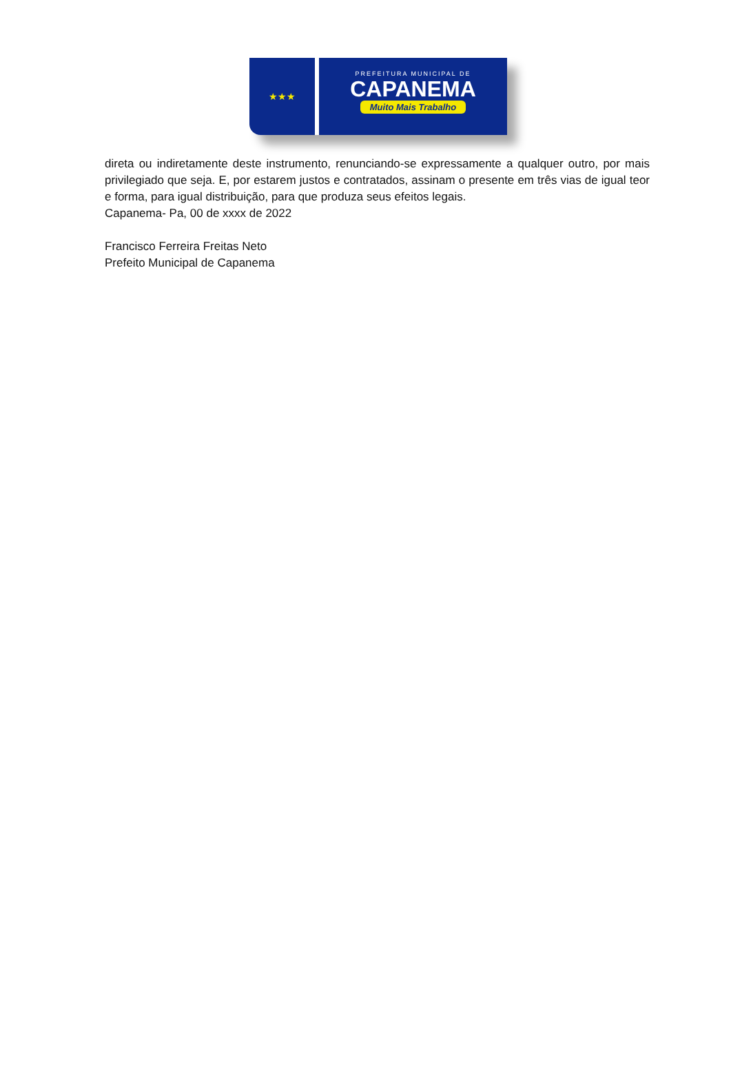★★★
PREFEITURA MUNICIPAL DE
CAPANEMA
Muito Mais Trabalho
direta ou indiretamente deste instrumento, renunciando-se expressamente a qualquer outro, por mais privilegiado que seja. E, por estarem justos e contratados, assinam o presente em três vias de igual teor e forma, para igual distribuição, para que produza seus efeitos legais.
Capanema- Pa, 00 de xxxx de 2022
Francisco Ferreira Freitas Neto
Prefeito Municipal de Capanema